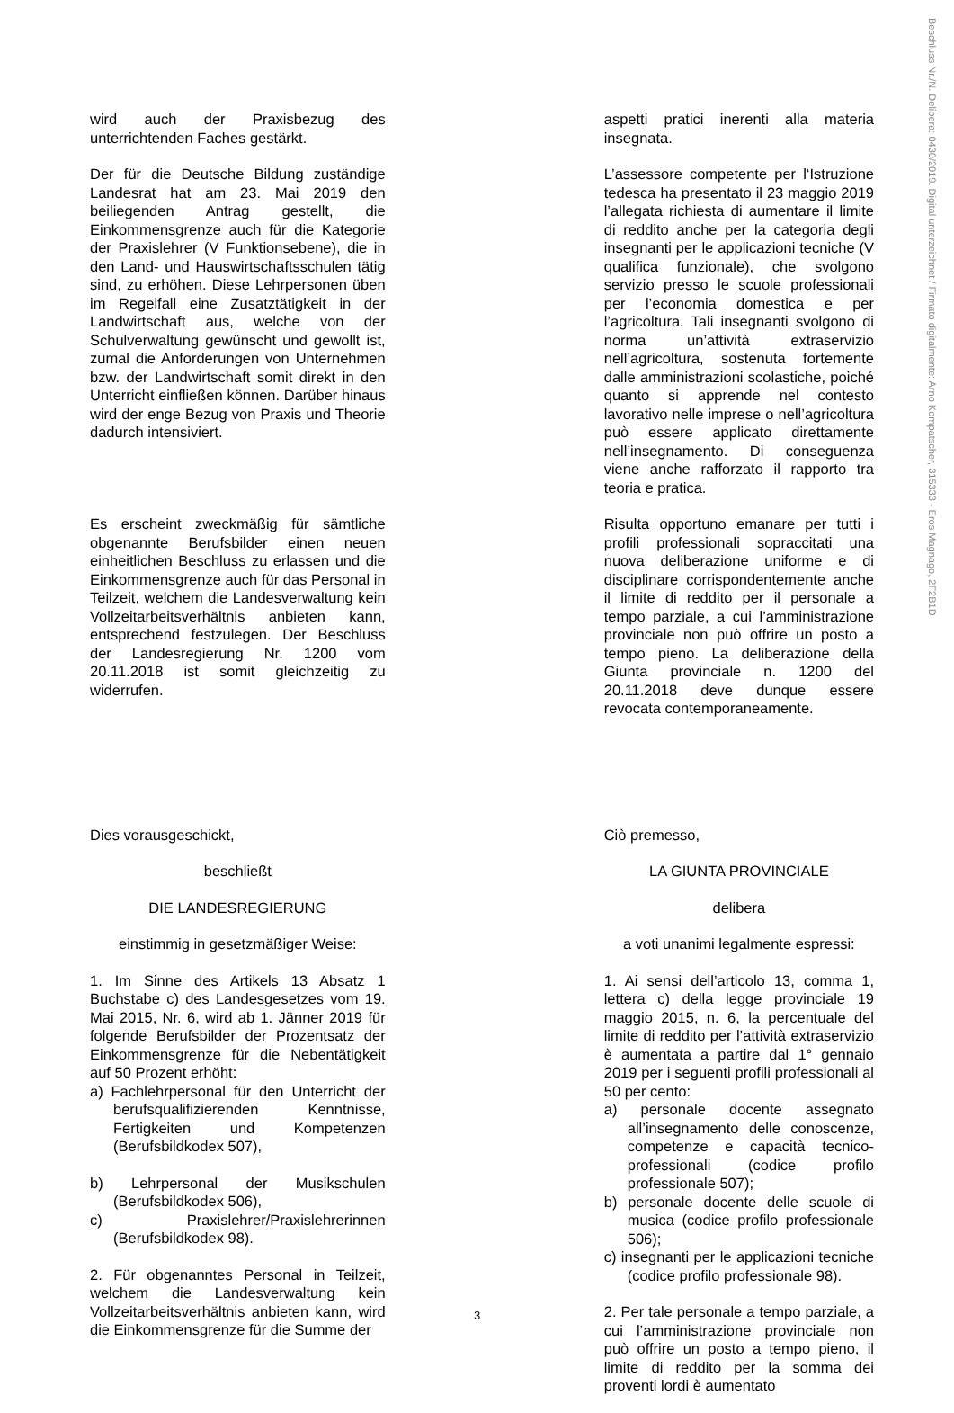Beschluss Nr./N. Delibera: 0430/2019. Digital unterzeichnet / Firmato digitalmente: Arno Kompatscher, 315333 - Eros Magnago, 2F2B1D
| wird auch der Praxisbezug des unterrichtenden Faches gestärkt. | | aspetti pratici inerenti alla materia insegnata. |
| Der für die Deutsche Bildung zuständige Landesrat hat am 23. Mai 2019 den beiliegenden Antrag gestellt, die Einkommensgrenze auch für die Kategorie der Praxislehrer (V Funktionsebene), die in den Land- und Hauswirtschaftsschulen tätig sind, zu erhöhen. Diese Lehrpersonen üben im Regelfall eine Zusatztätigkeit in der Landwirtschaft aus, welche von der Schulverwaltung gewünscht und gewollt ist, zumal die Anforderungen von Unternehmen bzw. der Landwirtschaft somit direkt in den Unterricht einfließen können. Darüber hinaus wird der enge Bezug von Praxis und Theorie dadurch intensiviert. | | L’assessore competente per l‘Istruzione tedesca ha presentato il 23 maggio 2019 l’allegata richiesta di aumentare il limite di reddito anche per la categoria degli insegnanti per le applicazioni tecniche (V qualifica funzionale), che svolgono servizio presso le scuole professionali per l’economia domestica e per l’agricoltura. Tali insegnanti svolgono di norma un’attività extraservizio nell’agricoltura, sostenuta fortemente dalle amministrazioni scolastiche, poiché quanto si apprende nel contesto lavorativo nelle imprese o nell’agricoltura può essere applicato direttamente nell’insegnamento. Di conseguenza viene anche rafforzato il rapporto tra teoria e pratica. |
| Es erscheint zweckmäßig für sämtliche obgenannte Berufsbilder einen neuen einheitlichen Beschluss zu erlassen und die Einkommensgrenze auch für das Personal in Teilzeit, welchem die Landesverwaltung kein Vollzeitarbeitsverhältnis anbieten kann, entsprechend festzulegen. Der Beschluss der Landesregierung Nr. 1200 vom 20.11.2018 ist somit gleichzeitig zu widerrufen. | | Risulta opportuno emanare per tutti i profili professionali sopraccitati una nuova deliberazione uniforme e di disciplinare corrispondentemente anche il limite di reddito per il personale a tempo parziale, a cui l’amministrazione provinciale non può offrire un posto a tempo pieno. La deliberazione della Giunta provinciale n. 1200 del 20.11.2018 deve dunque essere revocata contemporaneamente. |
| Dies vorausgeschickt, beschließt DIE LANDESREGIERUNG einstimmig in gesetzmäßiger Weise: | | Ciò premesso, LA GIUNTA PROVINCIALE delibera a voti unanimi legalmente espressi: |
| 1. Im Sinne des Artikels 13 Absatz 1 Buchstabe c) des Landesgesetzes vom 19. Mai 2015, Nr. 6, wird ab 1. Jänner 2019 für folgende Berufsbilder der Prozentsatz der Einkommensgrenze für die Nebentätigkeit auf 50 Prozent erhöht: a) Fachlehrpersonal für den Unterricht der berufsqualifizierenden Kenntnisse, Fertigkeiten und Kompetenzen (Berufsbildkodex 507), b) Lehrpersonal der Musikschulen (Berufsbildkodex 506), c) Praxislehrer/Praxislehrerinnen (Berufsbildkodex 98). 2. Für obgenanntes Personal in Teilzeit, welchem die Landesverwaltung kein Vollzeitarbeitsverhältnis anbieten kann, wird die Einkommensgrenze für die Summe der | | 1. Ai sensi dell’articolo 13, comma 1, lettera c) della legge provinciale 19 maggio 2015, n. 6, la percentuale del limite di reddito per l’attività extraservizio è aumentata a partire dal 1° gennaio 2019 per i seguenti profili professionali al 50 per cento: a) personale docente assegnato all’insegnamento delle conoscenze, competenze e capacità tecnico-professionali (codice profilo professionale 507); b) personale docente delle scuole di musica (codice profilo professionale 506); c) insegnanti per le applicazioni tecniche (codice profilo professionale 98). 2. Per tale personale a tempo parziale, a cui l’amministrazione provinciale non può offrire un posto a tempo pieno, il limite di reddito per la somma dei proventi lordi è aumentato |
3